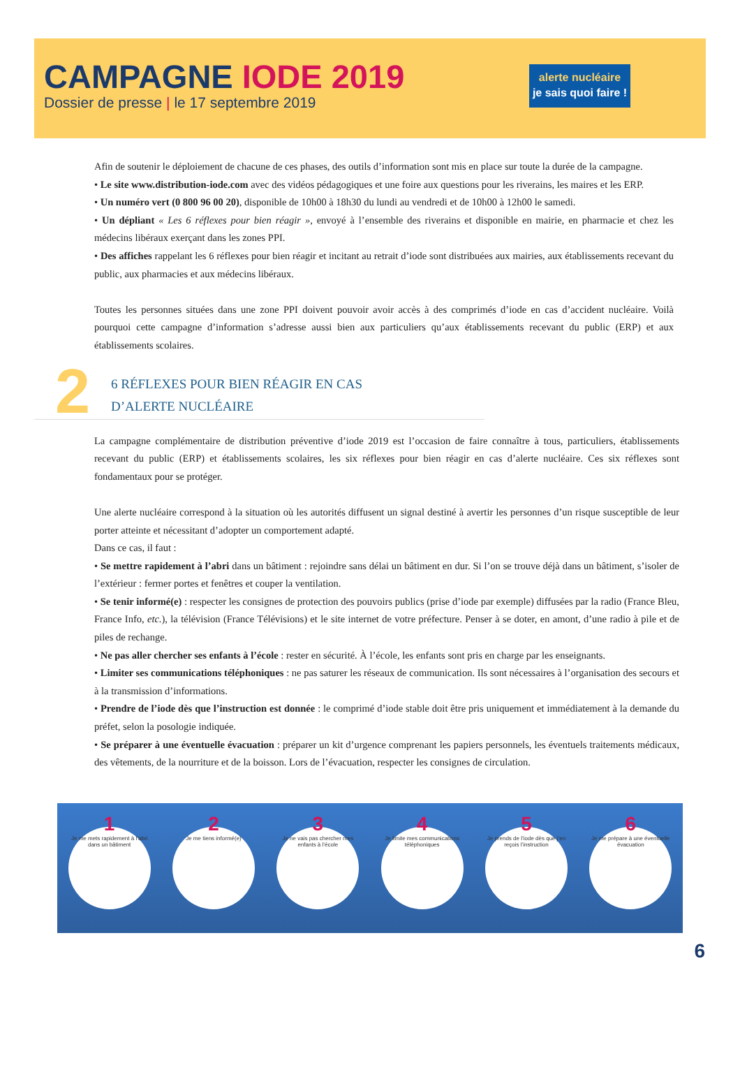CAMPAGNE IODE 2019
Dossier de presse | le 17 septembre 2019
alerte nucléaire
je sais quoi faire !
Afin de soutenir le déploiement de chacune de ces phases, des outils d’information sont mis en place sur toute la durée de la campagne.
• Le site www.distribution-iode.com avec des vidéos pédagogiques et une foire aux questions pour les riverains, les maires et les ERP.
• Un numéro vert (0 800 96 00 20), disponible de 10h00 à 18h30 du lundi au vendredi et de 10h00 à 12h00 le samedi.
• Un dépliant « Les 6 réflexes pour bien réagir », envoyé à l’ensemble des riverains et disponible en mairie, en pharmacie et chez les médecins libéraux exerçant dans les zones PPI.
• Des affiches rappelant les 6 réflexes pour bien réagir et incitant au retrait d’iode sont distribuées aux mairies, aux établissements recevant du public, aux pharmacies et aux médecins libéraux.
Toutes les personnes situées dans une zone PPI doivent pouvoir avoir accès à des comprimés d’iode en cas d’accident nucléaire. Voilà pourquoi cette campagne d’information s’adresse aussi bien aux particuliers qu’aux établissements recevant du public (ERP) et aux établissements scolaires.
2
6 RÉFLEXES POUR BIEN RÉAGIR EN CAS
D’ALERTE NUCLÉAIRE
La campagne complémentaire de distribution préventive d’iode 2019 est l’occasion de faire connaître à tous, particuliers, établissements recevant du public (ERP) et établissements scolaires, les six réflexes pour bien réagir en cas d’alerte nucléaire. Ces six réflexes sont fondamentaux pour se protéger.
Une alerte nucléaire correspond à la situation où les autorités diffusent un signal destiné à avertir les personnes d’un risque susceptible de leur porter atteinte et nécessitant d’adopter un comportement adapté.
Dans ce cas, il faut :
• Se mettre rapidement à l’abri dans un bâtiment : rejoindre sans délai un bâtiment en dur. Si l’on se trouve déjà dans un bâtiment, s’isoler de l’extérieur : fermer portes et fenêtres et couper la ventilation.
• Se tenir informé(e) : respecter les consignes de protection des pouvoirs publics (prise d’iode par exemple) diffusées par la radio (France Bleu, France Info, etc.), la télévision (France Télévisions) et le site internet de votre préfecture. Penser à se doter, en amont, d’une radio à pile et de piles de rechange.
• Ne pas aller chercher ses enfants à l’école : rester en sécurité. À l’école, les enfants sont pris en charge par les enseignants.
• Limiter ses communications téléphoniques : ne pas saturer les réseaux de communication. Ils sont nécessaires à l’organisation des secours et à la transmission d’informations.
• Prendre de l’iode dès que l’instruction est donnée : le comprimé d’iode stable doit être pris uniquement et immédiatement à la demande du préfet, selon la posologie indiquée.
• Se préparer à une éventuelle évacuation : préparer un kit d’urgence comprenant les papiers personnels, les éventuels traitements médicaux, des vêtements, de la nourriture et de la boisson. Lors de l’évacuation, respecter les consignes de circulation.
1
Je me mets rapidement à l’abri dans un bâtiment
2
Je me tiens informé(e)
3
Je ne vais pas chercher mes enfants à l’école
4
Je limite mes communications téléphoniques
5
Je prends de l’iode dès que j’en reçois l’instruction
6
Je me prépare à une éventuelle évacuation
6